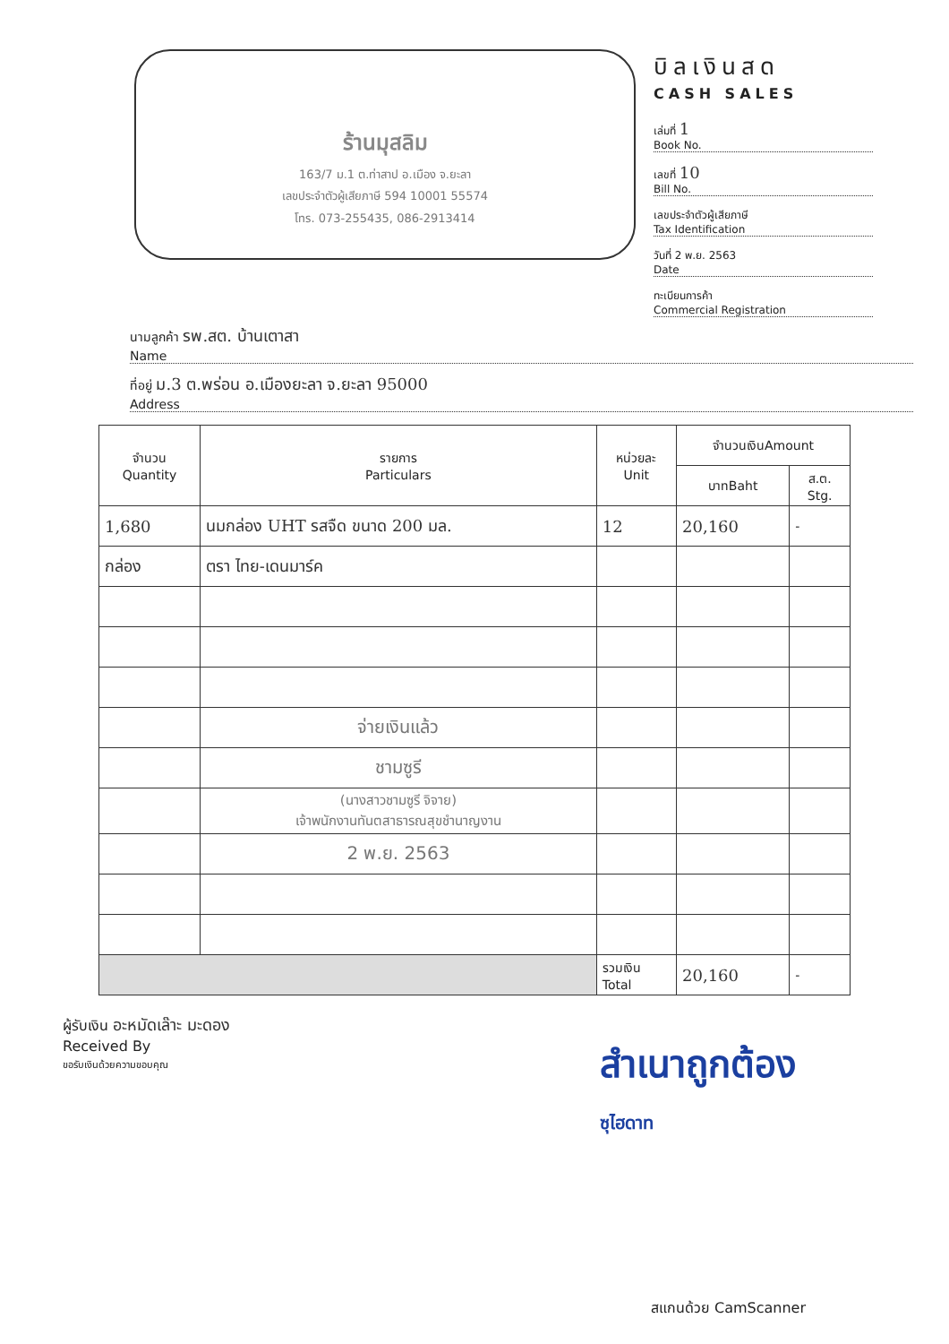ร้านมุสลิม
163/7 ม.1 ต.ท่าสาป อ.เมือง จ.ยะลา
เลขประจำตัวผู้เสียภาษี 594 10001 55574
โทร. 073-255435, 086-2913414
บิลเงินสด
CASH SALES
เล่มที่ 1
Book No.
เลขที่ 10
Bill No.
เลขประจำตัวผู้เสียภาษี
Tax Identification
วันที่ 2 พ.ย. 2563
Date
ทะเบียนการค้า
Commercial Registration
นามลูกค้า รพ.สต. บ้านเตาสา
Name
ที่อยู่ ม.3 ต.พร่อน อ.เมืองยะลา จ.ยะลา 95000
Address
| จำนวน Quantity | รายการ Particulars | หน่วยละ Unit | จำนวนเงินAmount | |
| --- | --- | --- | --- | --- |
| | | | บาทBaht | ส.ต. Stg. |
| 1,680 | นมกล่อง UHT รสจืด ขนาด 200 มล. | 12 | 20,160 | - |
| กล่อง | ตรา ไทย-เดนมาร์ค | | | |
| | จ่ายเงินแล้ว | | | |
| | ชามซูรี | | | |
| | (นางสาวชามซูรี จิจาย) เจ้าพนักงานทันตสาธารณสุขชำนาญงาน | | | |
| | 2 พ.ย. 2563 | | | |
| | | รวมเงิน Total | 20,160 | - |
ผู้รับเงิน อะหมัดเล๊าะ มะดอง
Received By
ขอรับเงินด้วยความขอบคุณ
สำเนาถูกต้อง
ซุไฮดาท
สแกนด้วย CamScanner